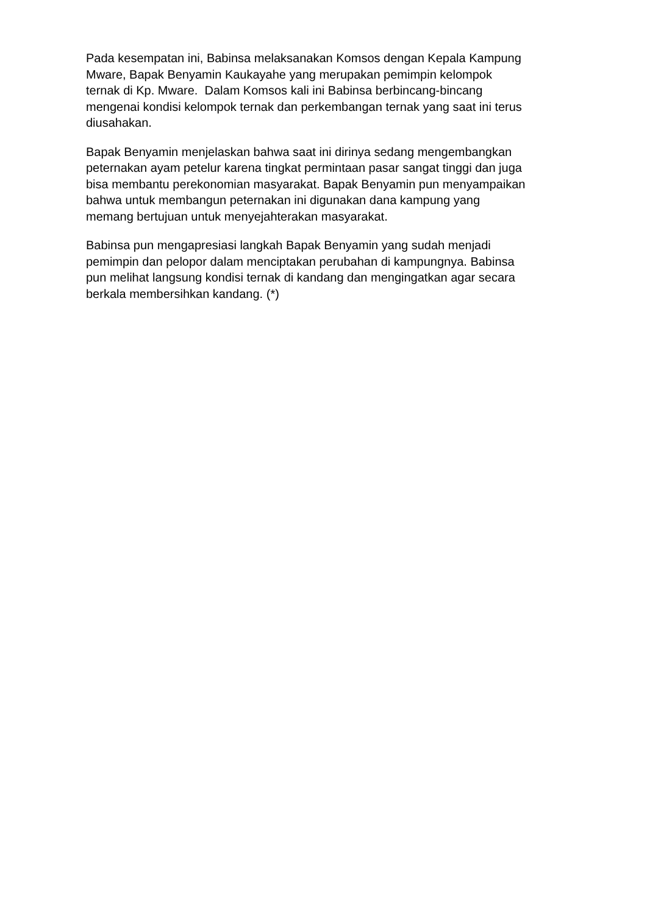Pada kesempatan ini, Babinsa melaksanakan Komsos dengan Kepala Kampung
Mware, Bapak Benyamin Kaukayahe yang merupakan pemimpin kelompok
ternak di Kp. Mware. Dalam Komsos kali ini Babinsa berbincang-bincang
mengenai kondisi kelompok ternak dan perkembangan ternak yang saat ini terus
diusahakan.
Bapak Benyamin menjelaskan bahwa saat ini dirinya sedang mengembangkan
peternakan ayam petelur karena tingkat permintaan pasar sangat tinggi dan juga
bisa membantu perekonomian masyarakat. Bapak Benyamin pun menyampaikan
bahwa untuk membangun peternakan ini digunakan dana kampung yang
memang bertujuan untuk menyejahterakan masyarakat.
Babinsa pun mengapresiasi langkah Bapak Benyamin yang sudah menjadi
pemimpin dan pelopor dalam menciptakan perubahan di kampungnya. Babinsa
pun melihat langsung kondisi ternak di kandang dan mengingatkan agar secara
berkala membersihkan kandang. (*)